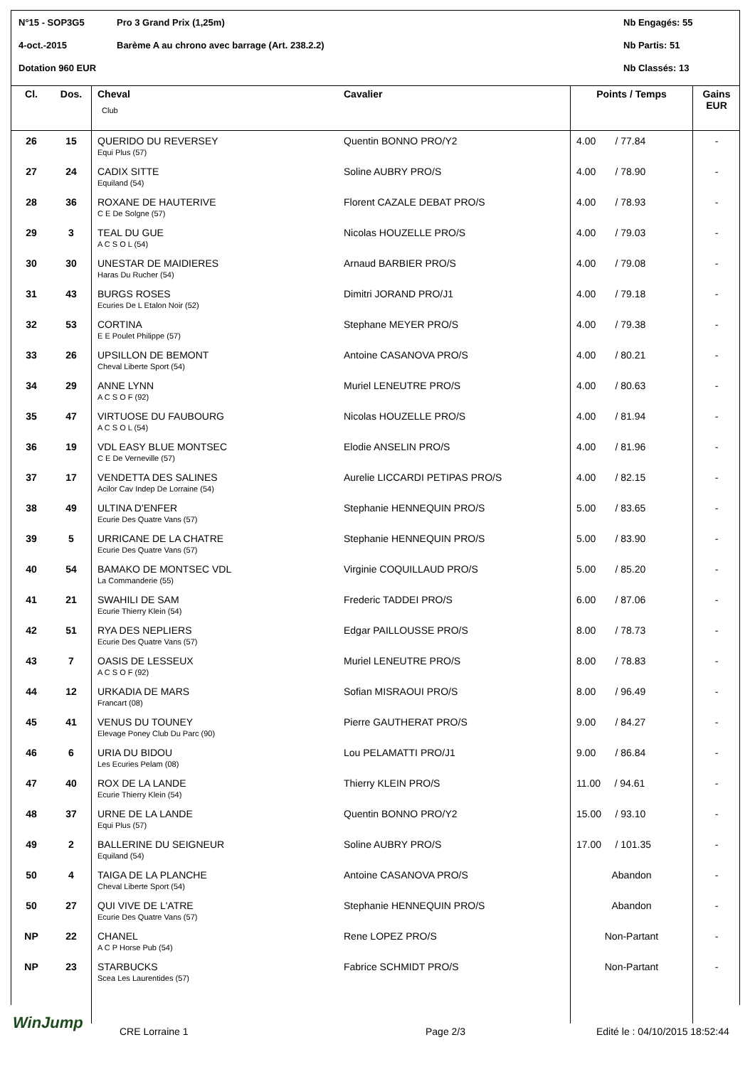N°15 - SOP3G5 Pro 3 Grand Prix (1,25m) Nb Engagés: 55
4-oct.-2015 Barème A au chrono avec barrage (Art. 238.2.2) Nb Partis: 51
Dotation 960 EUR Nb Classés: 13
| Cl. | Dos. | Cheval Club | Cavalier | Points / Temps | Gains EUR |
| --- | --- | --- | --- | --- | --- |
| 26 | 15 | QUERIDO DU REVERSEY Equi Plus (57) | Quentin BONNO PRO/Y2 | 4.00 / 77.84 | - |
| 27 | 24 | CADIX SITTE Equiland (54) | Soline AUBRY PRO/S | 4.00 / 78.90 | - |
| 28 | 36 | ROXANE DE HAUTERIVE C E De Solgne (57) | Florent CAZALE DEBAT PRO/S | 4.00 / 78.93 | - |
| 29 | 3 | TEAL DU GUE A C S O L (54) | Nicolas HOUZELLE PRO/S | 4.00 / 79.03 | - |
| 30 | 30 | UNESTAR DE MAIDIERES Haras Du Rucher (54) | Arnaud BARBIER PRO/S | 4.00 / 79.08 | - |
| 31 | 43 | BURGS ROSES Ecuries De L Etalon Noir (52) | Dimitri JORAND PRO/J1 | 4.00 / 79.18 | - |
| 32 | 53 | CORTINA E E Poulet Philippe (57) | Stephane MEYER PRO/S | 4.00 / 79.38 | - |
| 33 | 26 | UPSILLON DE BEMONT Cheval Liberte Sport (54) | Antoine CASANOVA PRO/S | 4.00 / 80.21 | - |
| 34 | 29 | ANNE LYNN A C S O F (92) | Muriel LENEUTRE PRO/S | 4.00 / 80.63 | - |
| 35 | 47 | VIRTUOSE DU FAUBOURG A C S O L (54) | Nicolas HOUZELLE PRO/S | 4.00 / 81.94 | - |
| 36 | 19 | VDL EASY BLUE MONTSEC C E De Verneville (57) | Elodie ANSELIN PRO/S | 4.00 / 81.96 | - |
| 37 | 17 | VENDETTA DES SALINES Acilor Cav Indep De Lorraine (54) | Aurelie LICCARDI PETIPAS PRO/S | 4.00 / 82.15 | - |
| 38 | 49 | ULTINA D'ENFER Ecurie Des Quatre Vans (57) | Stephanie HENNEQUIN PRO/S | 5.00 / 83.65 | - |
| 39 | 5 | URRICANE DE LA CHATRE Ecurie Des Quatre Vans (57) | Stephanie HENNEQUIN PRO/S | 5.00 / 83.90 | - |
| 40 | 54 | BAMAKO DE MONTSEC VDL La Commanderie (55) | Virginie COQUILLAUD PRO/S | 5.00 / 85.20 | - |
| 41 | 21 | SWAHILI DE SAM Ecurie Thierry Klein (54) | Frederic TADDEI PRO/S | 6.00 / 87.06 | - |
| 42 | 51 | RYA DES NEPLIERS Ecurie Des Quatre Vans (57) | Edgar PAILLOUSSE PRO/S | 8.00 / 78.73 | - |
| 43 | 7 | OASIS DE LESSEUX A C S O F (92) | Muriel LENEUTRE PRO/S | 8.00 / 78.83 | - |
| 44 | 12 | URKADIA DE MARS Francart (08) | Sofian MISRAOUI PRO/S | 8.00 / 96.49 | - |
| 45 | 41 | VENUS DU TOUNEY Elevage Poney Club Du Parc (90) | Pierre GAUTHERAT PRO/S | 9.00 / 84.27 | - |
| 46 | 6 | URIA DU BIDOU Les Ecuries Pelam (08) | Lou PELAMATTI PRO/J1 | 9.00 / 86.84 | - |
| 47 | 40 | ROX DE LA LANDE Ecurie Thierry Klein (54) | Thierry KLEIN PRO/S | 11.00 / 94.61 | - |
| 48 | 37 | URNE DE LA LANDE Equi Plus (57) | Quentin BONNO PRO/Y2 | 15.00 / 93.10 | - |
| 49 | 2 | BALLERINE DU SEIGNEUR Equiland (54) | Soline AUBRY PRO/S | 17.00 / 101.35 | - |
| 50 | 4 | TAIGA DE LA PLANCHE Cheval Liberte Sport (54) | Antoine CASANOVA PRO/S | Abandon | - |
| 50 | 27 | QUI VIVE DE L'ATRE Ecurie Des Quatre Vans (57) | Stephanie HENNEQUIN PRO/S | Abandon | - |
| NP | 22 | CHANEL A C P Horse Pub (54) | Rene LOPEZ PRO/S | Non-Partant | - |
| NP | 23 | STARBUCKS Scea Les Laurentides (57) | Fabrice SCHMIDT PRO/S | Non-Partant | - |
WinJump
CRE Lorraine 1 Page 2/3 Edité le : 04/10/2015 18:52:44